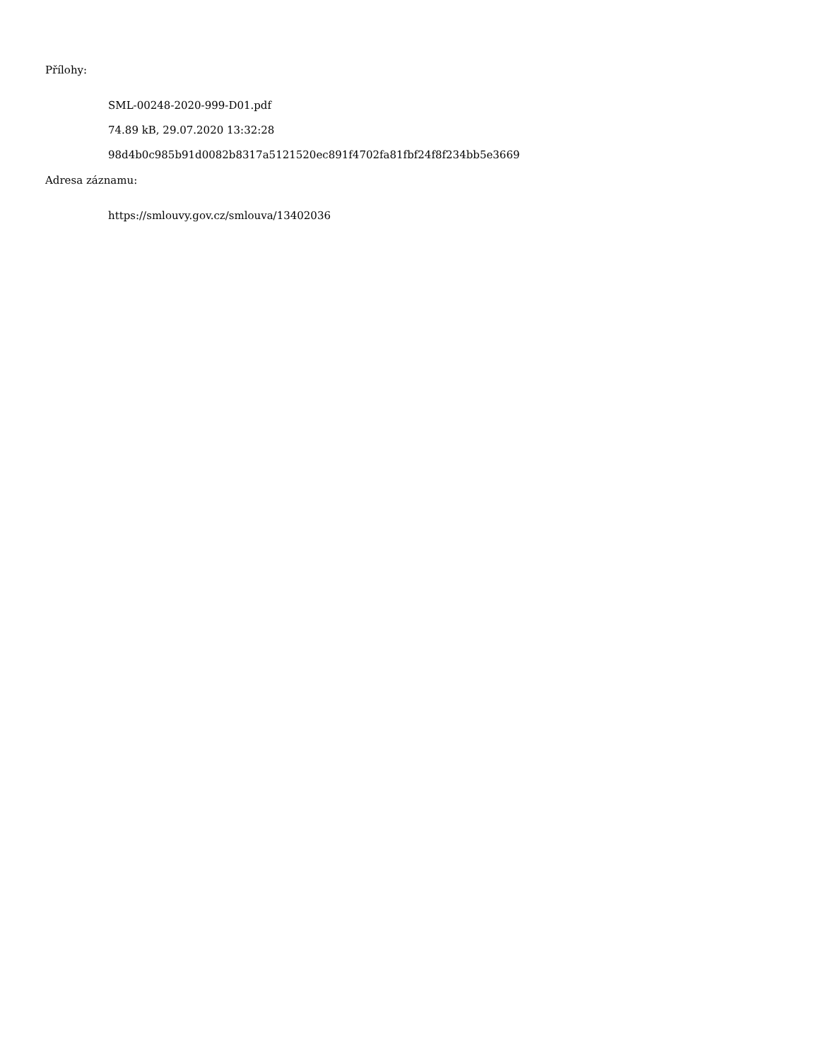Přílohy:
SML-00248-2020-999-D01.pdf
74.89 kB, 29.07.2020 13:32:28
98d4b0c985b91d0082b8317a5121520ec891f4702fa81fbf24f8f234bb5e3669
Adresa záznamu:
https://smlouvy.gov.cz/smlouva/13402036